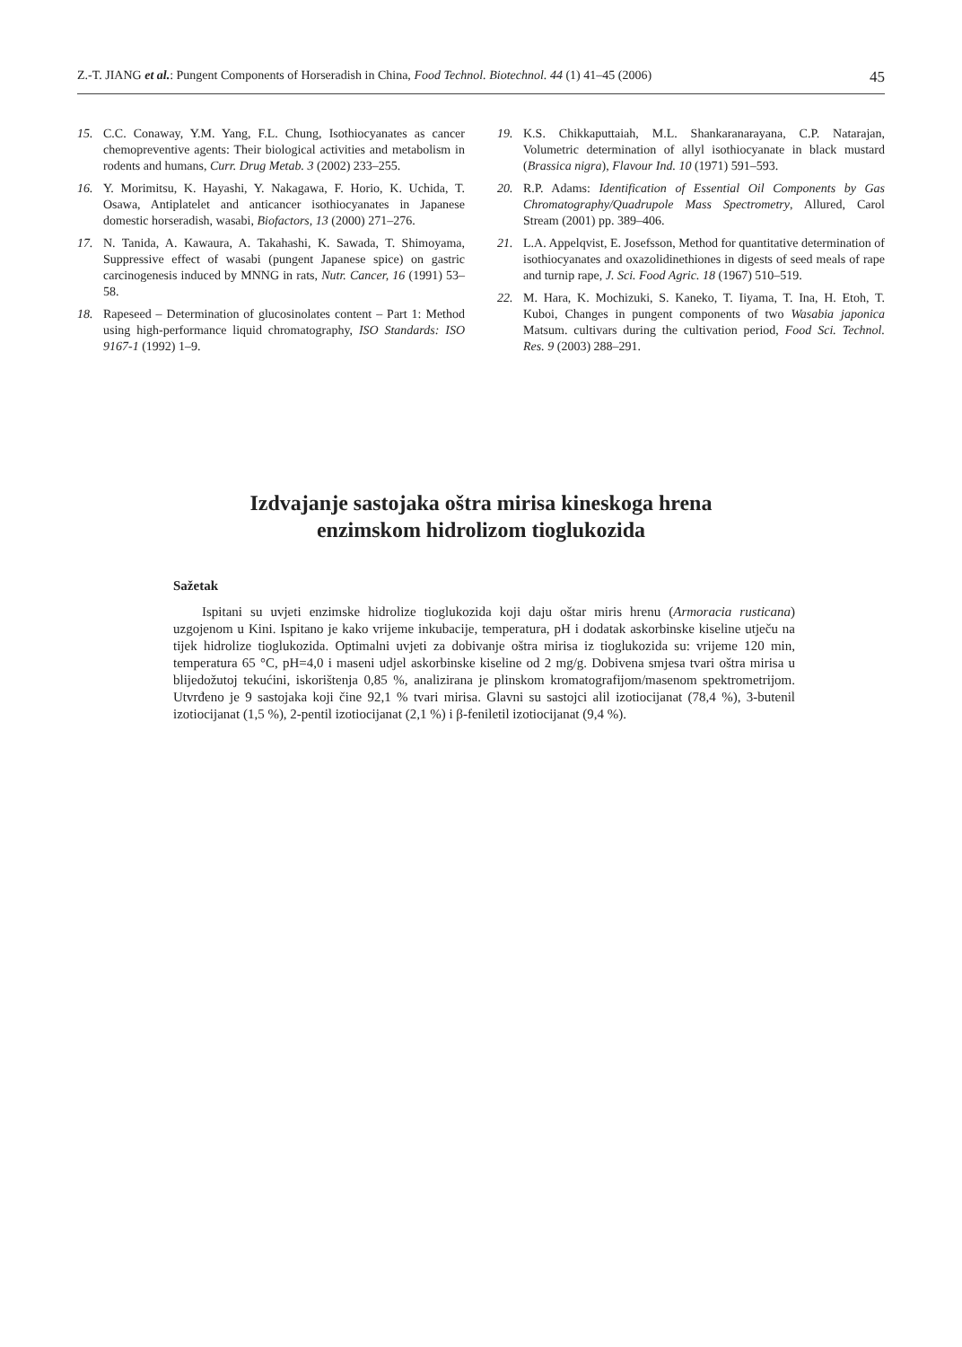Z.-T. JIANG et al.: Pungent Components of Horseradish in China, Food Technol. Biotechnol. 44 (1) 41–45 (2006) 45
15. C.C. Conaway, Y.M. Yang, F.L. Chung, Isothiocyanates as cancer chemopreventive agents: Their biological activities and metabolism in rodents and humans, Curr. Drug Metab. 3 (2002) 233–255.
16. Y. Morimitsu, K. Hayashi, Y. Nakagawa, F. Horio, K. Uchida, T. Osawa, Antiplatelet and anticancer isothiocyanates in Japanese domestic horseradish, wasabi, Biofactors, 13 (2000) 271–276.
17. N. Tanida, A. Kawaura, A. Takahashi, K. Sawada, T. Shimoyama, Suppressive effect of wasabi (pungent Japanese spice) on gastric carcinogenesis induced by MNNG in rats, Nutr. Cancer, 16 (1991) 53–58.
18. Rapeseed – Determination of glucosinolates content – Part 1: Method using high-performance liquid chromatography, ISO Standards: ISO 9167-1 (1992) 1–9.
19. K.S. Chikkaputtaiah, M.L. Shankaranarayana, C.P. Natarajan, Volumetric determination of allyl isothiocyanate in black mustard (Brassica nigra), Flavour Ind. 10 (1971) 591–593.
20. R.P. Adams: Identification of Essential Oil Components by Gas Chromatography/Quadrupole Mass Spectrometry, Allured, Carol Stream (2001) pp. 389–406.
21. L.A. Appelqvist, E. Josefsson, Method for quantitative determination of isothiocyanates and oxazolidinethiones in digests of seed meals of rape and turnip rape, J. Sci. Food Agric. 18 (1967) 510–519.
22. M. Hara, K. Mochizuki, S. Kaneko, T. Iiyama, T. Ina, H. Etoh, T. Kuboi, Changes in pungent components of two Wasabia japonica Matsum. cultivars during the cultivation period, Food Sci. Technol. Res. 9 (2003) 288–291.
Izdvajanje sastojaka oštra mirisa kineskoga hrena
enzimskom hidrolizom tioglukozida
Sažetak
Ispitani su uvjeti enzimske hidrolize tioglukozida koji daju oštar miris hrenu (Armoracia rusticana) uzgojenom u Kini. Ispitano je kako vrijeme inkubacije, temperatura, pH i dodatak askorbinske kiseline utječu na tijek hidrolize tioglukozida. Optimalni uvjeti za dobivanje oštra mirisa iz tioglukozida su: vrijeme 120 min, temperatura 65 °C, pH=4,0 i maseni udjel askorbinske kiseline od 2 mg/g. Dobivena smjesa tvari oštra mirisa u blijedožutoj tekućini, iskorištenja 0,85 %, analizirana je plinskom kromatografijom/masenom spektrometrijom. Utvrđeno je 9 sastojaka koji čine 92,1 % tvari mirisa. Glavni su sastojci alil izotiocijanat (78,4 %), 3-butenil izotiocijanat (1,5 %), 2-pentil izotiocijanat (2,1 %) i β-feniletil izotiocijanat (9,4 %).